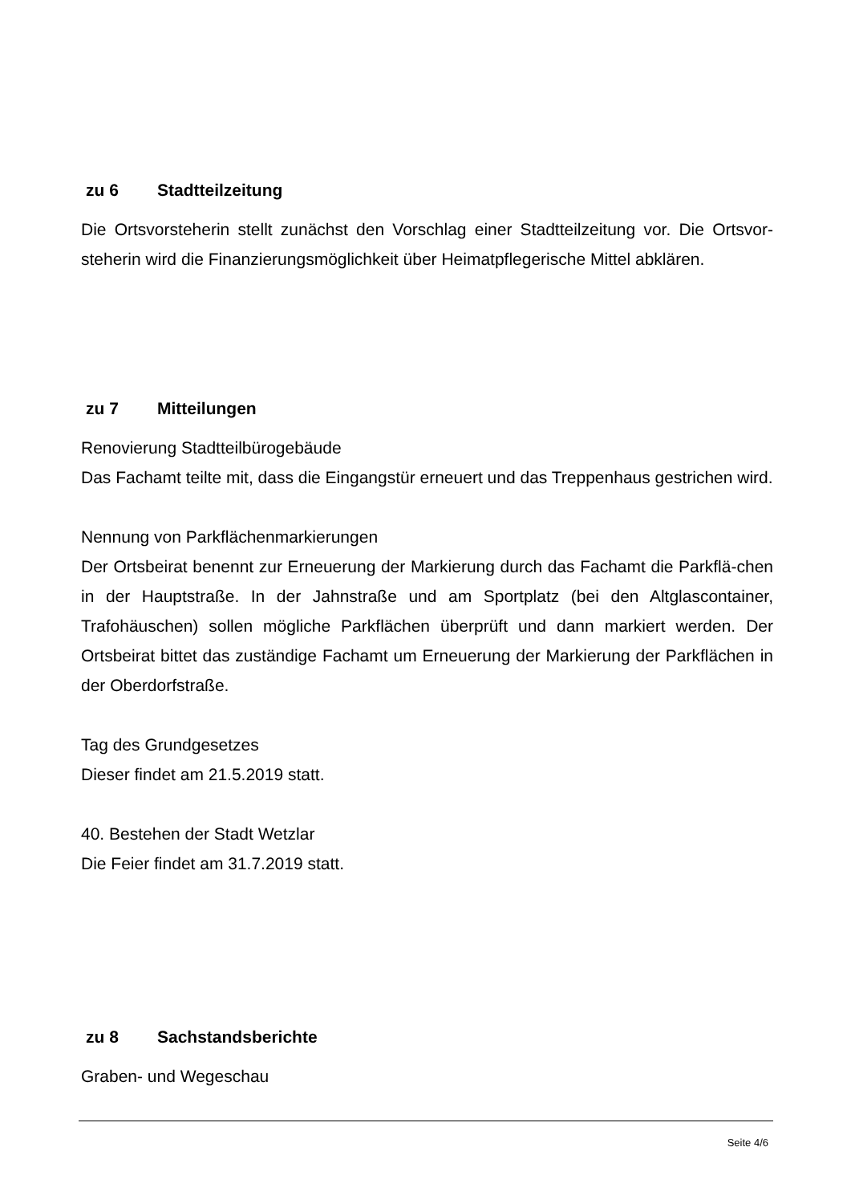zu 6 Stadtteilzeitung
Die Ortsvorsteherin stellt zunächst den Vorschlag einer Stadtteilzeitung vor. Die Ortsvor-steherin wird die Finanzierungsmöglichkeit über Heimatpflegerische Mittel abklären.
zu 7 Mitteilungen
Renovierung Stadtteilbürogebäude
Das Fachamt teilte mit, dass die Eingangstür erneuert und das Treppenhaus gestrichen wird.
Nennung von Parkflächenmarkierungen
Der Ortsbeirat benennt zur Erneuerung der Markierung durch das Fachamt die Parkflä-chen in der Hauptstraße. In der Jahnstraße und am Sportplatz (bei den Altglascontainer, Trafohäuschen) sollen mögliche Parkflächen überprüft und dann markiert werden. Der Ortsbeirat bittet das zuständige Fachamt um Erneuerung der Markierung der Parkflächen in der Oberdorfstraße.
Tag des Grundgesetzes
Dieser findet am 21.5.2019 statt.
40. Bestehen der Stadt Wetzlar
Die Feier findet am 31.7.2019 statt.
zu 8 Sachstandsberichte
Graben- und Wegeschau
Seite 4/6